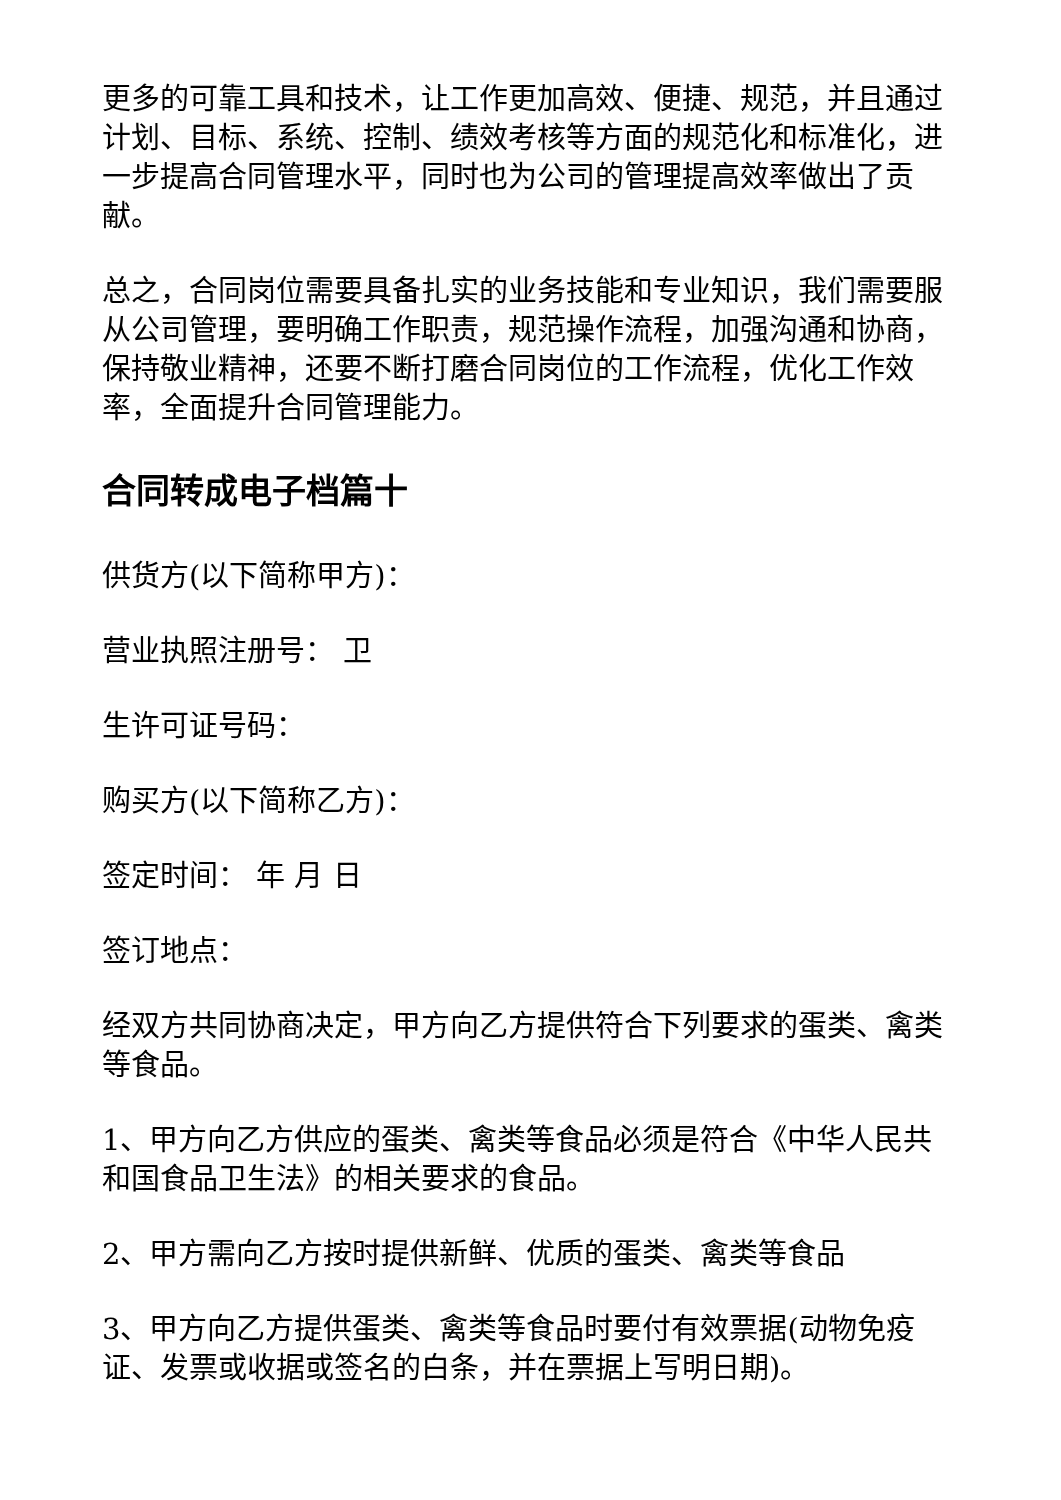更多的可靠工具和技术，让工作更加高效、便捷、规范，并且通过计划、目标、系统、控制、绩效考核等方面的规范化和标准化，进一步提高合同管理水平，同时也为公司的管理提高效率做出了贡献。
总之，合同岗位需要具备扎实的业务技能和专业知识，我们需要服从公司管理，要明确工作职责，规范操作流程，加强沟通和协商，保持敬业精神，还要不断打磨合同岗位的工作流程，优化工作效率，全面提升合同管理能力。
合同转成电子档篇十
供货方(以下简称甲方)：
营业执照注册号： 卫
生许可证号码：
购买方(以下简称乙方)：
签定时间： 年 月 日
签订地点：
经双方共同协商决定，甲方向乙方提供符合下列要求的蛋类、禽类等食品。
1、甲方向乙方供应的蛋类、禽类等食品必须是符合《中华人民共和国食品卫生法》的相关要求的食品。
2、甲方需向乙方按时提供新鲜、优质的蛋类、禽类等食品
3、甲方向乙方提供蛋类、禽类等食品时要付有效票据(动物免疫证、发票或收据或签名的白条，并在票据上写明日期)。